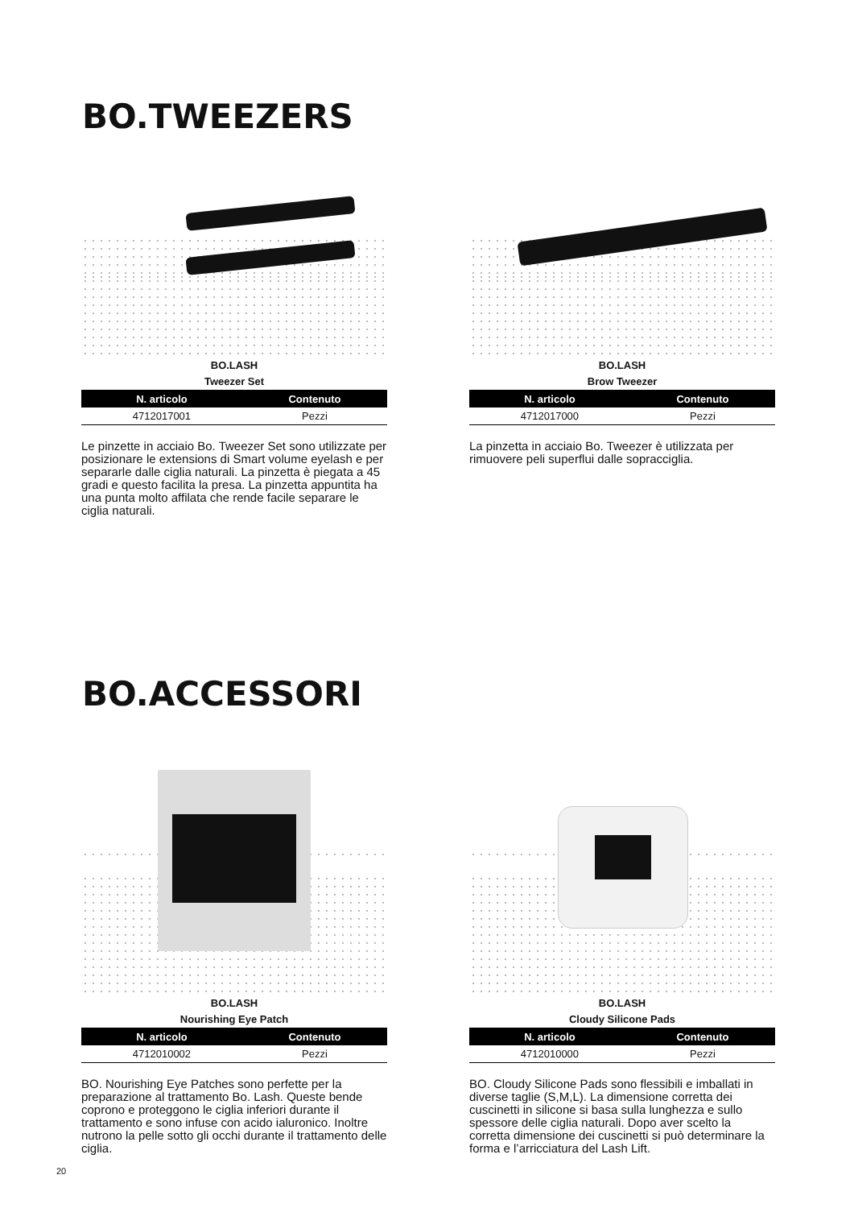BO.TWEEZERS
BO.LASH
Tweezer Set
| N. articolo | Contenuto |
| --- | --- |
| 4712017001 | Pezzi |
Le pinzette in acciaio Bo. Tweezer Set sono utilizzate per posizionare le extensions di Smart volume eyelash e per separarle dalle ciglia naturali. La pinzetta è piegata a 45 gradi e questo facilita la presa. La pinzetta appuntita ha una punta molto affilata che rende facile separare le ciglia naturali.
BO.LASH
Brow Tweezer
| N. articolo | Contenuto |
| --- | --- |
| 4712017000 | Pezzi |
La pinzetta in acciaio Bo. Tweezer è utilizzata per rimuovere peli superflui dalle sopracciglia.
BO.ACCESSORI
BO.LASH
Nourishing Eye Patch
| N. articolo | Contenuto |
| --- | --- |
| 4712010002 | Pezzi |
BO. Nourishing Eye Patches sono perfette per la preparazione al trattamento Bo. Lash. Queste bende coprono e proteggono le ciglia inferiori durante il trattamento e sono infuse con acido ialuronico. Inoltre nutrono la pelle sotto gli occhi durante il trattamento delle ciglia.
BO.LASH
Cloudy Silicone Pads
| N. articolo | Contenuto |
| --- | --- |
| 4712010000 | Pezzi |
BO. Cloudy Silicone Pads sono flessibili e imballati in diverse taglie (S,M,L). La dimensione corretta dei cuscinetti in silicone si basa sulla lunghezza e sullo spessore delle ciglia naturali. Dopo aver scelto la corretta dimensione dei cuscinetti si può determinare la forma e l’arricciatura del Lash Lift.
20